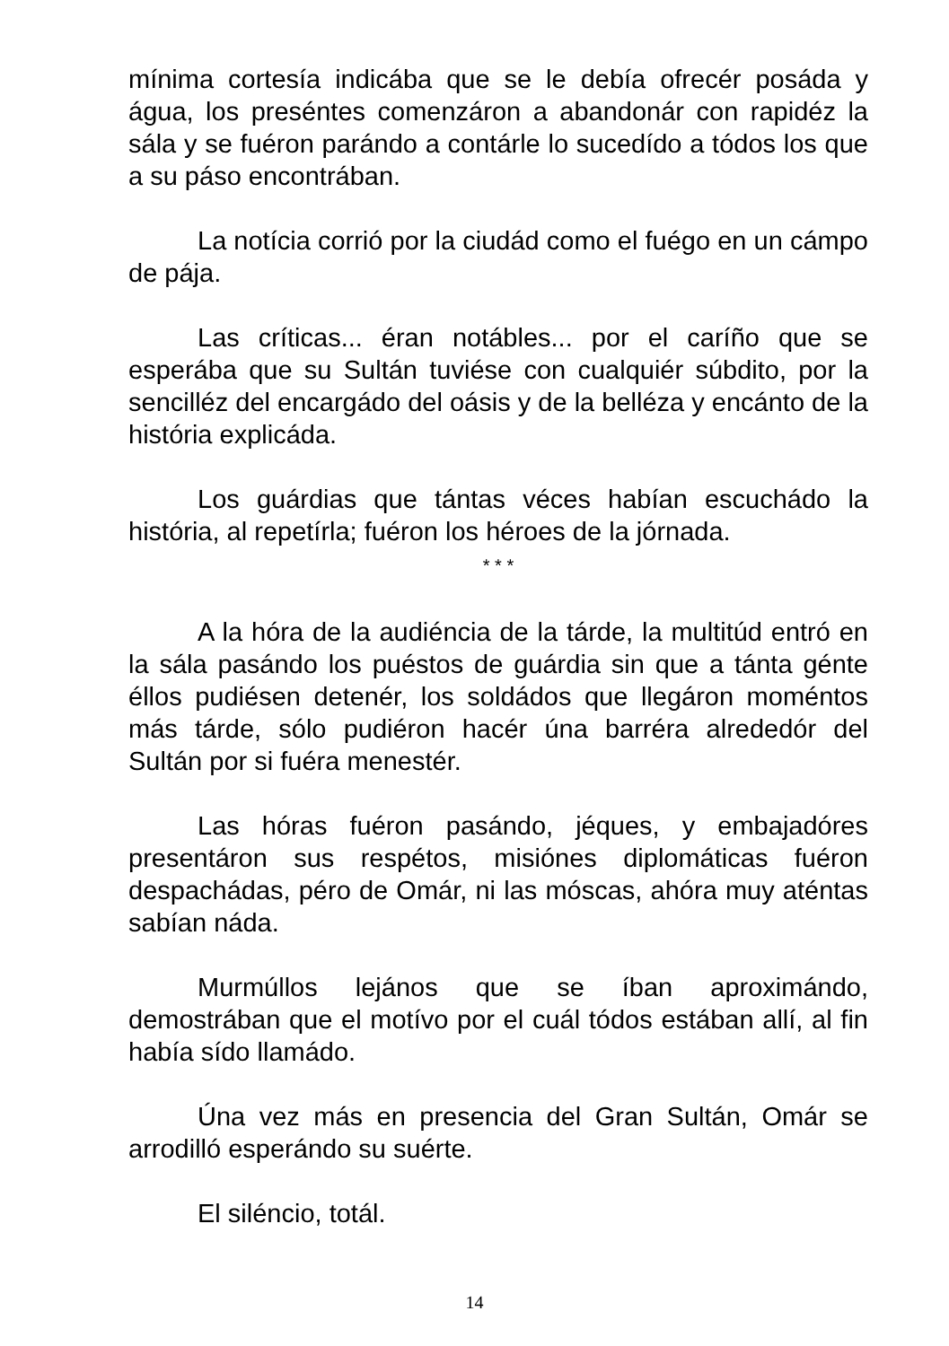mínima cortesía indicába que se le debía ofrecér posáda y água, los preséntes comenzáron a abandonár con rapidéz la sála y se fuéron parándo a contárle lo sucedído a tódos los que a su páso encontrában.
La notícia corrió por la ciudád como el fuégo en un cámpo de pája.
Las críticas... éran notábles... por el caríño que se esperába que su Sultán tuviése con cualquiér súbdito, por la sencilléz del encargádo del oásis y de la belléza y encánto de la história explicáda.
Los guárdias que tántas véces habían escuchádo la história, al repetírla; fuéron los héroes de la jórnada.
* * *
A la hóra de la audiéncia de la tárde, la multitúd entró en la sála pasándo los puéstos de guárdia sin que a tánta génte éllos pudiésen detenér, los soldádos que llegáron moméntos más tárde, sólo pudiéron hacér úna barréra alrededór del Sultán por si fuéra menestér.
Las hóras fuéron pasándo, jéques, y embajadóres presentáron sus respétos, misiónes diplomáticas fuéron despachádas, péro de Omár, ni las móscas, ahóra muy aténtas sabían náda.
Murmúllos lejános que se íban aproximándo, demostrában que el motívo por el cuál tódos estában allí, al fin había sído llamádo.
Úna vez más en presencia del Gran Sultán, Omár se arrodilló esperándo su suérte.
El siléncio, totál.
14